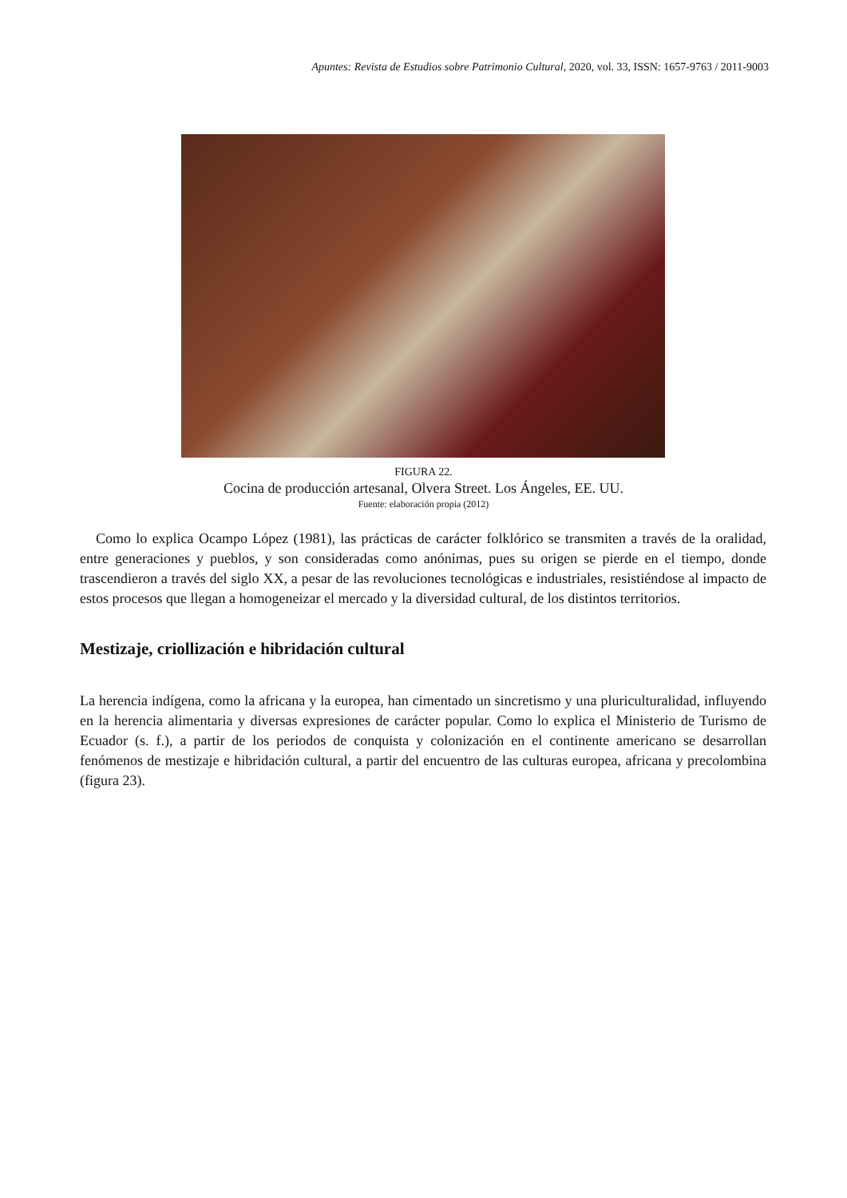Apuntes: Revista de Estudios sobre Patrimonio Cultural, 2020, vol. 33, ISSN: 1657-9763 / 2011-9003
FIGURA 22.
Cocina de producción artesanal, Olvera Street. Los Ángeles, EE. UU.
Fuente: elaboración propia (2012)
Como lo explica Ocampo López (1981), las prácticas de carácter folklórico se transmiten a través de la oralidad, entre generaciones y pueblos, y son consideradas como anónimas, pues su origen se pierde en el tiempo, donde trascendieron a través del siglo XX, a pesar de las revoluciones tecnológicas e industriales, resistiéndose al impacto de estos procesos que llegan a homogeneizar el mercado y la diversidad cultural, de los distintos territorios.
Mestizaje, criollización e hibridación cultural
La herencia indígena, como la africana y la europea, han cimentado un sincretismo y una pluriculturalidad, influyendo en la herencia alimentaria y diversas expresiones de carácter popular. Como lo explica el Ministerio de Turismo de Ecuador (s. f.), a partir de los periodos de conquista y colonización en el continente americano se desarrollan fenómenos de mestizaje e hibridación cultural, a partir del encuentro de las culturas europea, africana y precolombina (figura 23).